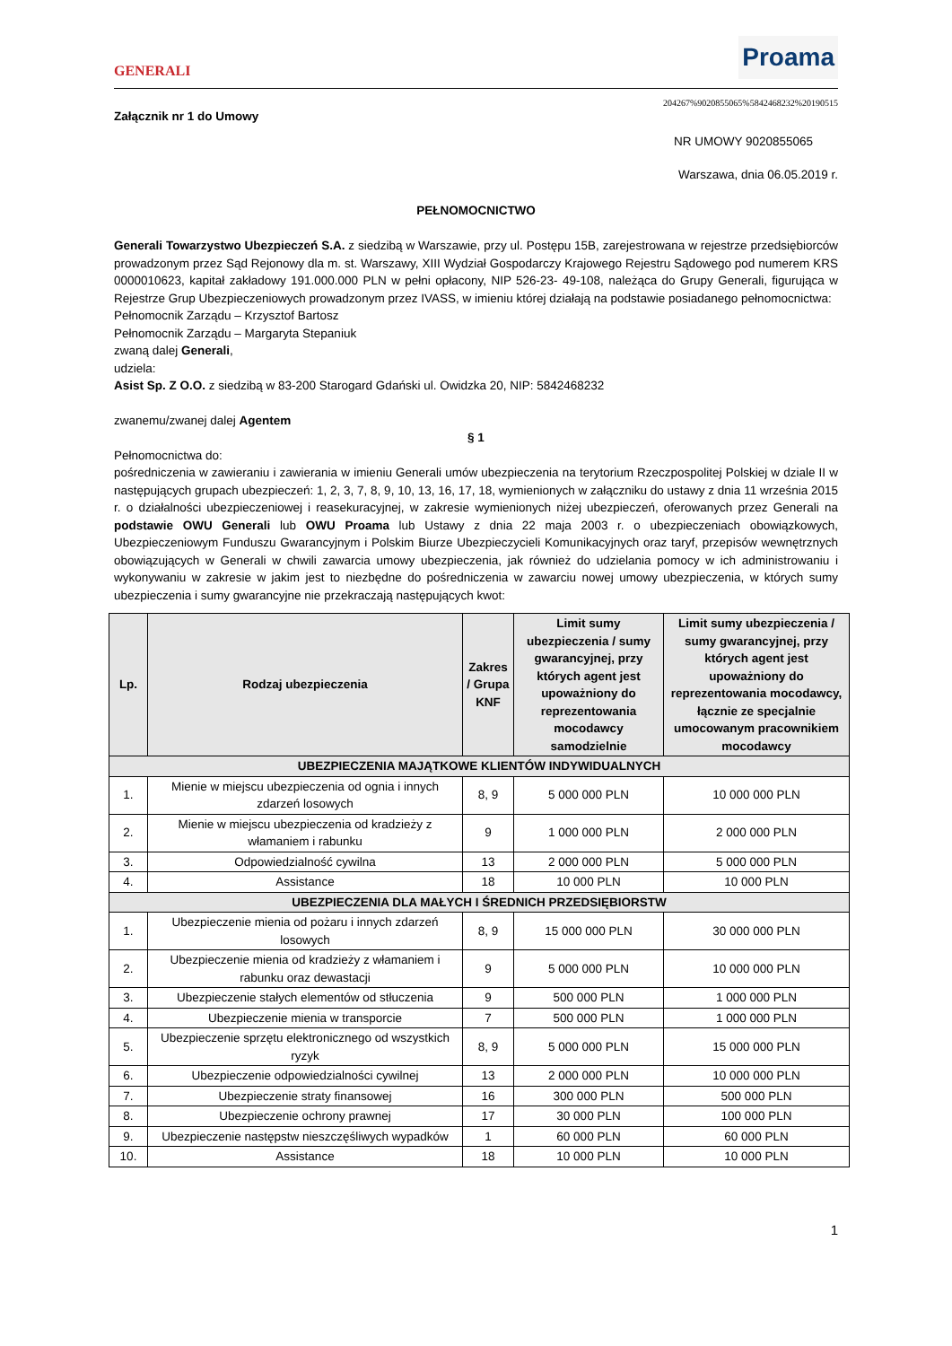GENERALI
Proama
204267%9020855065%5842468232%20190515
Załącznik nr 1 do Umowy
NR UMOWY 9020855065
Warszawa, dnia 06.05.2019 r.
PEŁNOMOCNICTWO
Generali Towarzystwo Ubezpieczeń S.A. z siedzibą w Warszawie, przy ul. Postępu 15B, zarejestrowana w rejestrze przedsiębiorców prowadzonym przez Sąd Rejonowy dla m. st. Warszawy, XIII Wydział Gospodarczy Krajowego Rejestru Sądowego pod numerem KRS 0000010623, kapitał zakładowy 191.000.000 PLN w pełni opłacony, NIP 526-23- 49-108, należąca do Grupy Generali, figurująca w Rejestrze Grup Ubezpieczeniowych prowadzonym przez IVASS, w imieniu której działają na podstawie posiadanego pełnomocnictwa:
Pełnomocnik Zarządu – Krzysztof Bartosz
Pełnomocnik Zarządu – Margaryta Stepaniuk
zwaną dalej Generali,
udziela:
Asist Sp. Z O.O. z siedzibą w 83-200 Starogard Gdański ul. Owidzka 20, NIP: 5842468232
zwanemu/zwanej dalej Agentem
§ 1
Pełnomocnictwa do:
pośredniczenia w zawieraniu i zawierania w imieniu Generali umów ubezpieczenia na terytorium Rzeczpospolitej Polskiej w dziale II w następujących grupach ubezpieczeń: 1, 2, 3, 7, 8, 9, 10, 13, 16, 17, 18, wymienionych w załączniku do ustawy z dnia 11 września 2015 r. o działalności ubezpieczeniowej i reasekuracyjnej, w zakresie wymienionych niżej ubezpieczeń, oferowanych przez Generali na podstawie OWU Generali lub OWU Proama lub Ustawy z dnia 22 maja 2003 r. o ubezpieczeniach obowiązkowych, Ubezpieczeniowym Funduszu Gwarancyjnym i Polskim Biurze Ubezpieczycieli Komunikacyjnych oraz taryf, przepisów wewnętrznych obowiązujących w Generali w chwili zawarcia umowy ubezpieczenia, jak również do udzielania pomocy w ich administrowaniu i wykonywaniu w zakresie w jakim jest to niezbędne do pośredniczenia w zawarciu nowej umowy ubezpieczenia, w których sumy ubezpieczenia i sumy gwarancyjne nie przekraczają następujących kwot:
| Lp. | Rodzaj ubezpieczenia | Zakres / Grupa KNF | Limit sumy ubezpieczenia / sumy gwarancyjnej, przy których agent jest upoważniony do reprezentowania mocodawcy samodzielnie | Limit sumy ubezpieczenia / sumy gwarancyjnej, przy których agent jest upoważniony do reprezentowania mocodawcy, łącznie ze specjalnie umocowanym pracownikiem mocodawcy |
| --- | --- | --- | --- | --- |
| UBEZPIECZENIA MAJĄTKOWE KLIENTÓW INDYWIDUALNYCH | | | | |
| 1. | Mienie w miejscu ubezpieczenia od ognia i innych zdarzeń losowych | 8, 9 | 5 000 000 PLN | 10 000 000 PLN |
| 2. | Mienie w miejscu ubezpieczenia od kradzieży z włamaniem i rabunku | 9 | 1 000 000 PLN | 2 000 000 PLN |
| 3. | Odpowiedzialność cywilna | 13 | 2 000 000 PLN | 5 000 000 PLN |
| 4. | Assistance | 18 | 10 000 PLN | 10 000 PLN |
| UBEZPIECZENIA DLA MAŁYCH I ŚREDNICH PRZEDSIĘBIORSTW | | | | |
| 1. | Ubezpieczenie mienia od pożaru i innych zdarzeń losowych | 8, 9 | 15 000 000 PLN | 30 000 000 PLN |
| 2. | Ubezpieczenie mienia od kradzieży z włamaniem i rabunku oraz dewastacji | 9 | 5 000 000 PLN | 10 000 000 PLN |
| 3. | Ubezpieczenie stałych elementów od stłuczenia | 9 | 500 000 PLN | 1 000 000 PLN |
| 4. | Ubezpieczenie mienia w transporcie | 7 | 500 000 PLN | 1 000 000 PLN |
| 5. | Ubezpieczenie sprzętu elektronicznego od wszystkich ryzyk | 8, 9 | 5 000 000 PLN | 15 000 000 PLN |
| 6. | Ubezpieczenie odpowiedzialności cywilnej | 13 | 2 000 000 PLN | 10 000 000 PLN |
| 7. | Ubezpieczenie straty finansowej | 16 | 300 000 PLN | 500 000 PLN |
| 8. | Ubezpieczenie ochrony prawnej | 17 | 30 000 PLN | 100 000 PLN |
| 9. | Ubezpieczenie następstw nieszczęśliwych wypadków | 1 | 60 000 PLN | 60 000 PLN |
| 10. | Assistance | 18 | 10 000 PLN | 10 000 PLN |
1